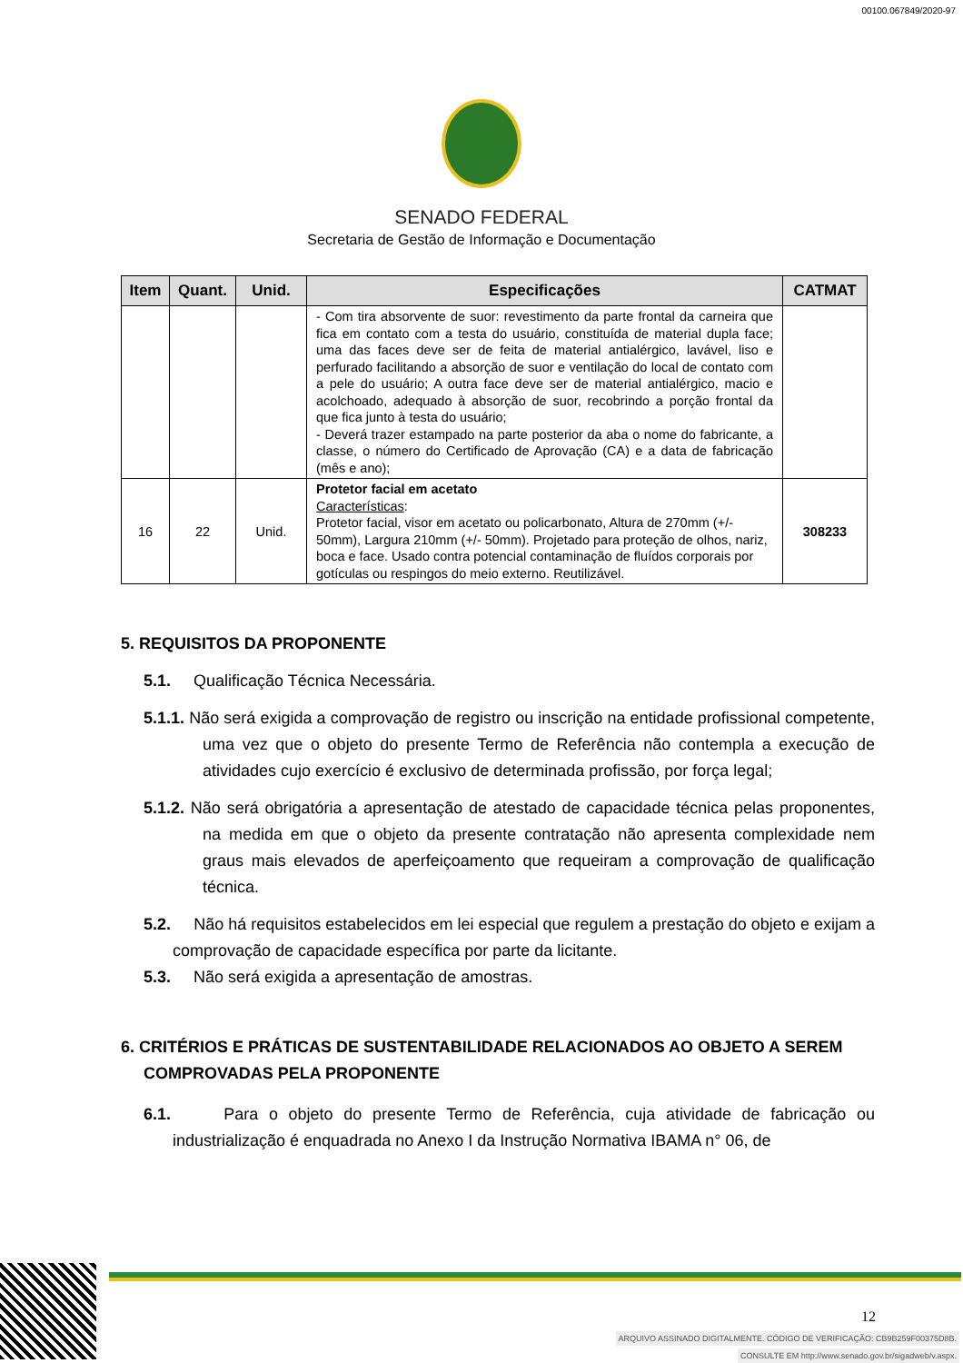00100.067849/2020-97
SENADO FEDERAL
Secretaria de Gestão de Informação e Documentação
| Item | Quant. | Unid. | Especificações | CATMAT |
| --- | --- | --- | --- | --- |
| | | | - Com tira absorvente de suor: revestimento da parte frontal da carneira que fica em contato com a testa do usuário, constituída de material dupla face; uma das faces deve ser de feita de material antialérgico, lavável, liso e perfurado facilitando a absorção de suor e ventilação do local de contato com a pele do usuário; A outra face deve ser de material antialérgico, macio e acolchoado, adequado à absorção de suor, recobrindo a porção frontal da que fica junto à testa do usuário; - Deverá trazer estampado na parte posterior da aba o nome do fabricante, a classe, o número do Certificado de Aprovação (CA) e a data de fabricação (mês e ano); | |
| 16 | 22 | Unid. | Protetor facial em acetato Características : Protetor facial, visor em acetato ou policarbonato, Altura de 270mm (+/- 50mm), Largura 210mm (+/- 50mm). Projetado para proteção de olhos, nariz, boca e face. Usado contra potencial contaminação de fluídos corporais por gotículas ou respingos do meio externo. Reutilizável. | 308233 |
5. REQUISITOS DA PROPONENTE
5.1. Qualificação Técnica Necessária.
5.1.1. Não será exigida a comprovação de registro ou inscrição na entidade profissional competente, uma vez que o objeto do presente Termo de Referência não contempla a execução de atividades cujo exercício é exclusivo de determinada profissão, por força legal;
5.1.2. Não será obrigatória a apresentação de atestado de capacidade técnica pelas proponentes, na medida em que o objeto da presente contratação não apresenta complexidade nem graus mais elevados de aperfeiçoamento que requeiram a comprovação de qualificação técnica.
5.2. Não há requisitos estabelecidos em lei especial que regulem a prestação do objeto e exijam a comprovação de capacidade específica por parte da licitante.
5.3. Não será exigida a apresentação de amostras.
6. CRITÉRIOS E PRÁTICAS DE SUSTENTABILIDADE RELACIONADOS AO OBJETO A SEREM COMPROVADAS PELA PROPONENTE
6.1. Para o objeto do presente Termo de Referência, cuja atividade de fabricação ou industrialização é enquadrada no Anexo I da Instrução Normativa IBAMA n° 06, de
12
ARQUIVO ASSINADO DIGITALMENTE. CÓDIGO DE VERIFICAÇÃO: CB9B259F00375D8B.
CONSULTE EM http://www.senado.gov.br/sigadweb/v.aspx.